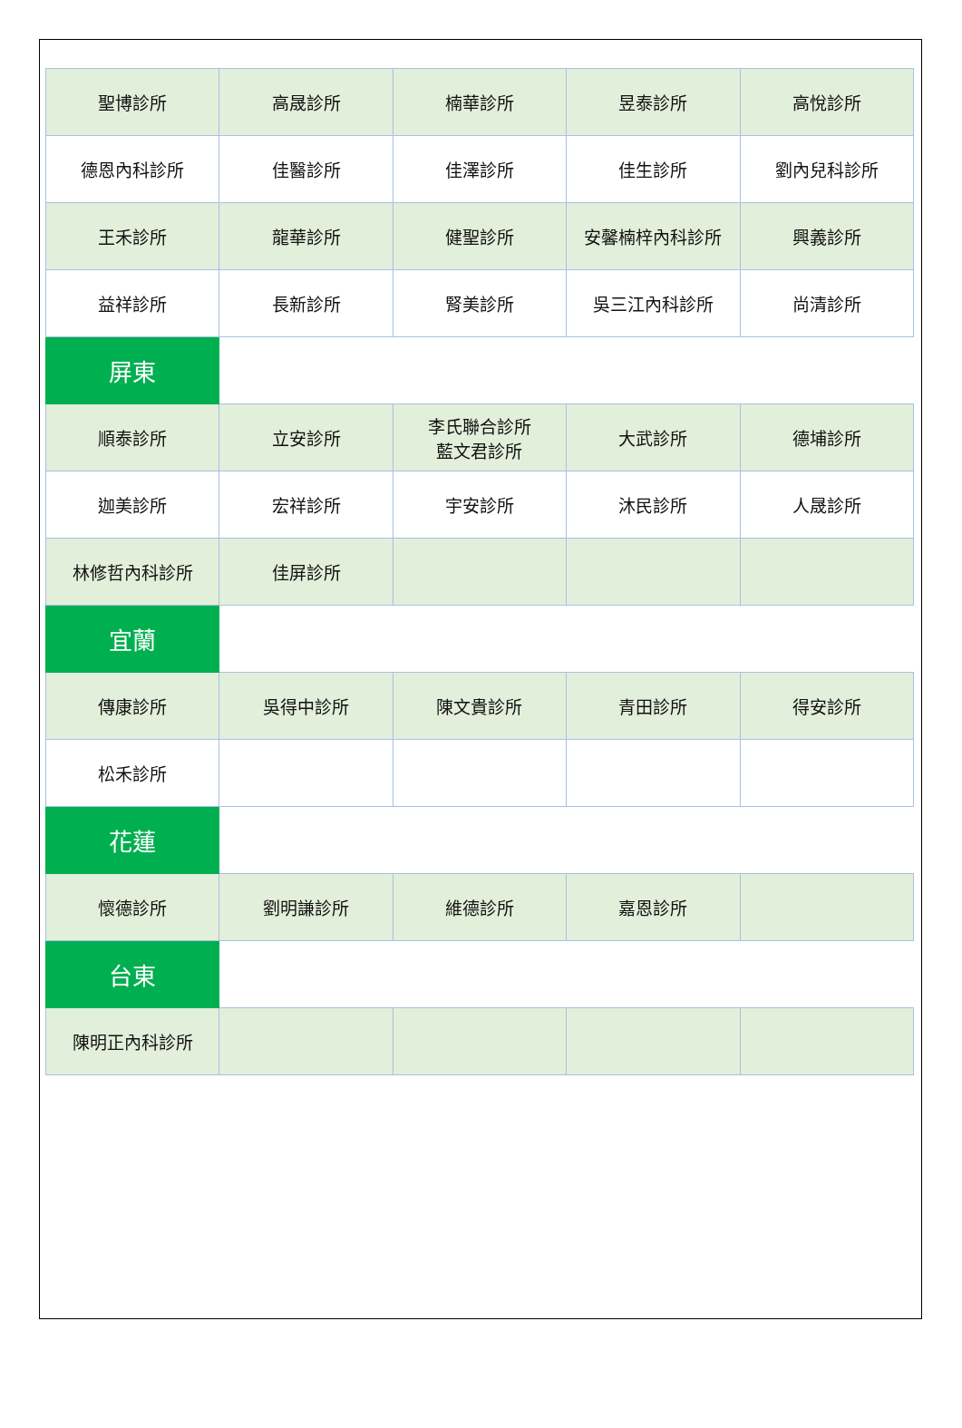| 聖博診所 | 高晟診所 | 楠華診所 | 昱泰診所 | 高悅診所 |
| 德恩內科診所 | 佳醫診所 | 佳澤診所 | 佳生診所 | 劉內兒科診所 |
| 王禾診所 | 龍華診所 | 健聖診所 | 安馨楠梓內科診所 | 興義診所 |
| 益祥診所 | 長新診所 | 腎美診所 | 吳三江內科診所 | 尚清診所 |
| 屏東 | | | | |
| 順泰診所 | 立安診所 | 李氏聯合診所 藍文君診所 | 大武診所 | 德埔診所 |
| 迦美診所 | 宏祥診所 | 宇安診所 | 沐民診所 | 人晟診所 |
| 林修哲內科診所 | 佳屏診所 | | | |
| 宜蘭 | | | | |
| 傳康診所 | 吳得中診所 | 陳文貴診所 | 青田診所 | 得安診所 |
| 松禾診所 | | | | |
| 花蓮 | | | | |
| 懷德診所 | 劉明謙診所 | 維德診所 | 嘉恩診所 | |
| 台東 | | | | |
| 陳明正內科診所 | | | | |